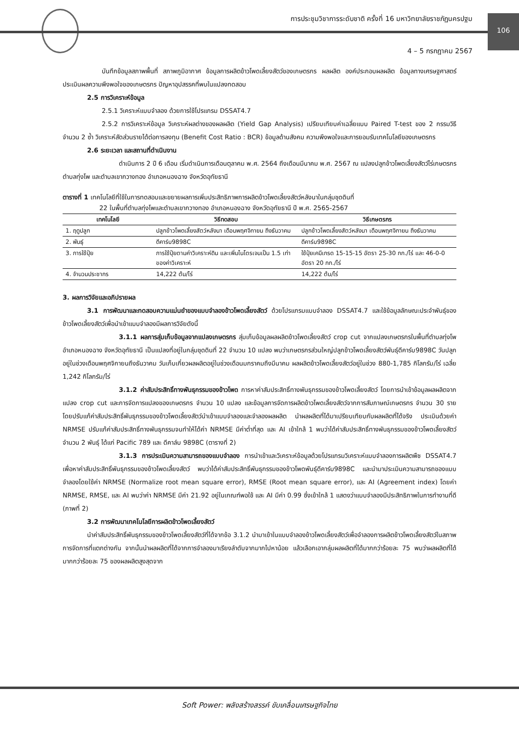การประชุมวิชาการระดับชาติ ครั้งที่ 16 มหาวิทยาลัยราชภัฏนครปฐม
4 – 5 กรกฎาคม 2567
106
บันทึกข้อมูลสภาพพื้นที่ สภาพภูมิอากาศ ข้อมูลการผลิตข้าวโพดเลี้ยงสัตว์ของเกษตรกร ผลผลิต องค์ประกอบผลผลิต ข้อมูลทางเศรษฐศาสตร์ ประเมินผลความพึงพอใจของเกษตรกร ปัญหาอุปสรรคที่พบในแปลงทดสอบ
2.5 การวิเคราะห์ข้อมูล
2.5.1 วิเคราะห์แบบจำลอง ด้วยการใช้โปรแกรม DSSAT4.7
2.5.2 การวิเคราะห์ข้อมูล วิเคราะห์ผลต่างของผลผลิต (Yield Gap Analysis) เปรียบเทียบค่าเฉลี่ยแบบ Paired T-test ของ 2 กรรมวิธี จำนวน 2 ซ้ำ วิเคราะห์สัดส่วนรายได้ต่อการลงทุน (Benefit Cost Ratio : BCR) ข้อมูลด้านสังคม ความพึงพอใจและการยอมรับเทคโนโลยีของเกษตรกร
2.6 ระยะเวลา และสถานที่ดำเนินงาน
ดำเนินการ 2 ปี 6 เดือน เริ่มดำเนินการเดือนตุลาคม พ.ศ. 2564 ถึงเดือนมีนาคม พ.ศ. 2567 ณ แปลงปลูกข้าวโพดเลี้ยงสัตว์ไร่เกษตรกร ตำบลทุ่งโพ และตำบลเขากวางทอง อำเภอหนองฉาง จังหวัดอุทัยธานี
ตารางที่ 1 เทคโนโลยีที่ใช้ในการทดสอบและขยายผลการเพิ่มประสิทธิภาพการผลิตข้าวโพดเลี้ยงสัตว์หลังนาในกลุ่มชุดดินที่
22 ในพื้นที่ตำบลทุ่งโพและตำบลเขากวางทอง อำเภอหนองฉาง จังหวัดอุทัยธานี ปี พ.ศ. 2565-2567
| เทคโนโลยี | วิธีทดสอบ | วิธีเกษตรกร |
| --- | --- | --- |
| 1. ฤดูปลูก | ปลูกข้าวโพดเลี้ยงสัตว์หลังนา เดือนพฤศจิกายน ถึงธันวาคม | ปลูกข้าวโพดเลี้ยงสัตว์หลังนา เดือนพฤศจิกายน ถึงธันวาคม |
| 2. พันธุ์ | ดีคาร์บ9898C | ดีคาร์บ9898C |
| 3. การใช้ปุ๋ย | การใช้ปุ๋ยตามค่าวิเคราะห์ดิน และเพิ่มไนโตรเจนเป็น 1.5 เท่าของค่าวิเคราะห์ | ใช้ปุ๋ยเคมีเกรด 15-15-15 อัตรา 25-30 กก./ไร่ และ 46-0-0 อัตรา 20 กก./ไร่ |
| 4. จำนวนประชากร | 14,222 ต้น/ไร่ | 14,222 ต้น/ไร่ |
3. ผลการวิจัยและอภิปรายผล
3.1 การพัฒนาและทดสอบความแม่นยำของแบบจำลองข้าวโพดเลี้ยงสัตว์ ด้วยโปรแกรมแบบจำลอง DSSAT4.7 และใช้ข้อมูลลักษณะประจำพันธุ์ของข้าวโพดเลี้ยงสัตว์เพื่อนำเข้าแบบจำลองมีผลการวิจัยดังนี้
3.1.1 ผลการสุ่มเก็บข้อมูลจากแปลงเกษตรกร สุ่มเก็บข้อมูลผลผลิตข้าวโพดเลี้ยงสัตว์ crop cut จากแปลงเกษตรกรในพื้นที่ตำบลทุ่งโพ อำเภอหนองฉาง จังหวัดอุทัยธานี เป็นแปลงที่อยู่ในกลุ่มชุดดินที่ 22 จำนวน 10 แปลง พบว่าเกษตรกรส่วนใหญ่ปลูกข้าวโพดเลี้ยงสัตว์พันธุ์ดีคาร์บ9898C วันปลูกอยู่ในช่วงเดือนพฤศจิกายนถึงธันวาคม วันเก็บเกี่ยวผลผลิตอยู่ในช่วงเดือนมกราคมถึงมีนาคม ผลผลิตข้าวโพดเลี้ยงสัตว์อยู่ในช่วง 880-1,785 กิโลกรัม/ไร่ เฉลี่ย 1,242 กิโลกรัม/ไร่
3.1.2 ค่าสัมประสิทธิ์ทางพันธุกรรมของข้าวโพด การหาค่าสัมประสิทธิ์ทางพันธุกรรมของข้าวโพดเลี้ยงสัตว์ โดยการนำเข้าข้อมูลผลผลิตจากแปลง crop cut และการจัดการแปลงของเกษตรกร จำนวน 10 แปลง และข้อมูลการจัดการผลิตข้าวโพดเลี้ยงสัตว์จากการสัมภาษณ์เกษตรกร จำนวน 30 ราย โดยปรับแก้ค่าสัมประสิทธิ์พันธุกรรมของข้าวโพดเลี้ยงสัตว์นำเข้าแบบจำลองและจำลองผลผลิต นำผลผลิตที่ได้มาเปรียบเทียบกับผลผลิตที่ได้จริง ประเมินด้วยค่า NRMSE ปรับแก้ค่าสัมประสิทธิ์ทางพันธุกรรมจนทำให้ได้ค่า NRMSE มีค่าต่ำที่สุด และ AI เข้าใกล้ 1 พบว่าได้ค่าสัมประสิทธิ์ทางพันธุกรรมของข้าวโพดเลี้ยงสัตว์จำนวน 2 พันธุ์ ได้แก่ Pacific 789 และ ดีคาล์บ 9898C (ตารางที่ 2)
3.1.3 การประเมินความสามารถของแบบจำลอง การนำเข้าและวิเคราะห์ข้อมูลด้วยโปรแกรมวิเคราะห์แบบจำลองการผลิตพืช DSSAT4.7 เพื่อหาค่าสัมประสิทธิ์พันธุกรรมของข้าวโพดเลี้ยงสัตว์ พบว่าได้ค่าสัมประสิทธิ์พันธุกรรมของข้าวโพดพันธุ์ดีคาร์บ9898C และนำมาประเมินความสามารถของแบบจำลองโดยใช้ค่า NRMSE (Normalize root mean square error), RMSE (Root mean square error), และ AI (Agreement index) โดยค่า NRMSE, RMSE, และ AI พบว่าค่า NRMSE มีค่า 21.92 อยู่ในเกณฑ์พอใช้ และ AI มีค่า 0.99 ซึ่งเข้าใกล้ 1 แสดงว่าแบบจำลองมีประสิทธิภาพในการทำงานที่ดี (ภาพที่ 2)
3.2 การพัฒนาเทคโนโลยีการผลิตข้าวโพดเลี้ยงสัตว์
นำค่าสัมประสิทธิ์พันธุกรรมของข้าวโพดเลี้ยงสัตว์ที่ได้จากข้อ 3.1.2 นำมาเข้าในแบบจำลองข้าวโพดเลี้ยงสัตว์เพื่อจำลองการผลิตข้าวโพดเลี้ยงสัตว์ในสภาพการจัดการที่แตกต่างกัน จากนั้นนำผลผลิตที่ได้จากการจำลองมาเรียงลำดับจากมากไปหาน้อย แล้วเลือกเอากลุ่มผลผลิตที่ได้มากกว่าร้อยละ 75 พบว่าผลผลิตที่ได้มากกว่าร้อยละ 75 ของผลผลิตสูงสุดจาก
Soft Power: พลังสร้างสรรค์ ขับเคลื่อนเศรษฐกิจไทย